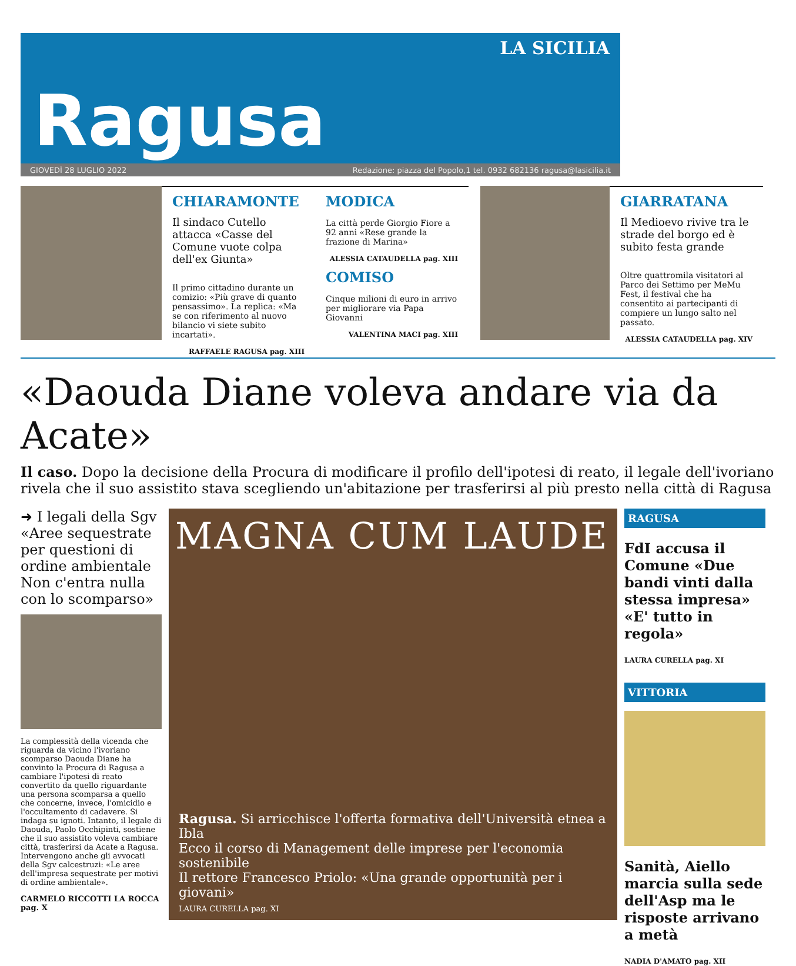LA SICILIA
Ragusa
GIOVEDÌ 28 LUGLIO 2022 Redazione: piazza del Popolo,1 tel. 0932 682136 ragusa@lasicilia.it
CHIARAMONTE
Il sindaco Cutello attacca «Casse del Comune vuote colpa dell'ex Giunta»
Il primo cittadino durante un comizio: «Più grave di quanto pensassimo». La replica: «Ma se con riferimento al nuovo bilancio vi siete subito incartati».
RAFFAELE RAGUSA pag. XIII
MODICA
La città perde Giorgio Fiore a 92 anni «Rese grande la frazione di Marina»
ALESSIA CATAUDELLA pag. XIII
COMISO
Cinque milioni di euro in arrivo per migliorare via Papa Giovanni
VALENTINA MACI pag. XIII
GIARRATANA
Il Medioevo rivive tra le strade del borgo ed è subito festa grande
Oltre quattromila visitatori al Parco dei Settimo per MeMu Fest, il festival che ha consentito ai partecipanti di compiere un lungo salto nel passato.
ALESSIA CATAUDELLA pag. XIV
«Daouda Diane voleva andare via da Acate»
Il caso. Dopo la decisione della Procura di modificare il profilo dell'ipotesi di reato, il legale dell'ivoriano rivela che il suo assistito stava scegliendo un'abitazione per trasferirsi al più presto nella città di Ragusa
➜ I legali della Sgv «Aree sequestrate per questioni di ordine ambientale Non c'entra nulla con lo scomparso»
La complessità della vicenda che riguarda da vicino l'ivoriano scomparso Daouda Diane ha convinto la Procura di Ragusa a cambiare l'ipotesi di reato convertito da quello riguardante una persona scomparsa a quello che concerne, invece, l'omicidio e l'occultamento di cadavere. Si indaga su ignoti. Intanto, il legale di Daouda, Paolo Occhipinti, sostiene che il suo assistito voleva cambiare città, trasferirsi da Acate a Ragusa. Intervengono anche gli avvocati della Sgv calcestruzi: «Le aree dell'impresa sequestrate per motivi di ordine ambientale».
CARMELO RICCOTTI LA ROCCA pag. X
MAGNA CUM LAUDE
Ragusa. Si arricchisce l'offerta formativa dell'Università etnea a Ibla
Ecco il corso di Management delle imprese per l'economia sostenibile
Il rettore Francesco Priolo: «Una grande opportunità per i giovani»
LAURA CURELLA pag. XI
RAGUSA
FdI accusa il Comune «Due bandi vinti dalla stessa impresa» «E' tutto in regola»
LAURA CURELLA pag. XI
VITTORIA
Sanità, Aiello marcia sulla sede dell'Asp ma le risposte arrivano a metà
NADIA D'AMATO pag. XII